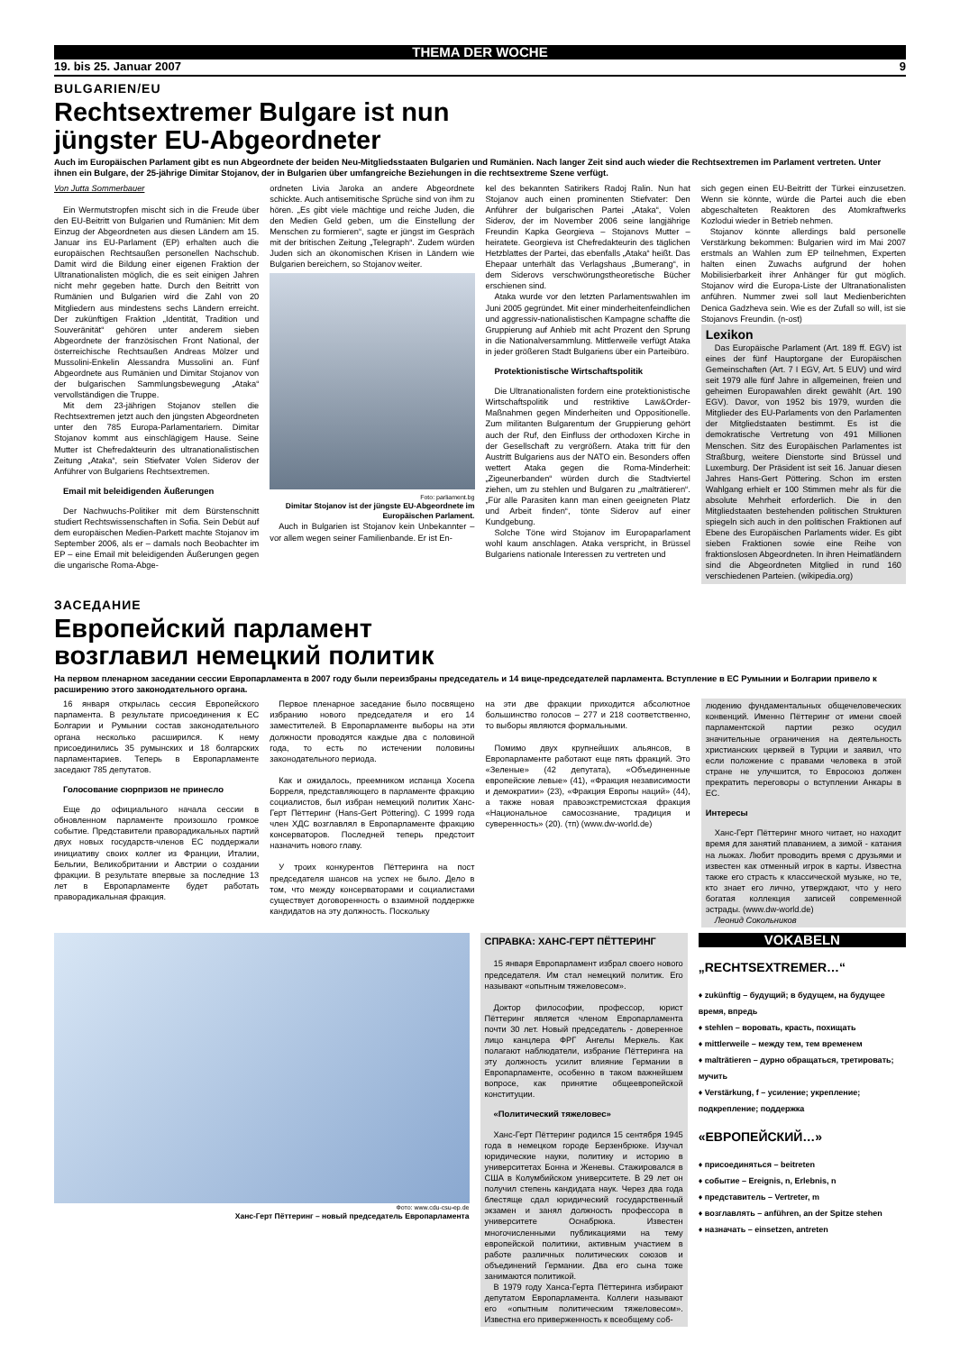THEMA DER WOCHE
19. bis 25. Januar 2007 9
BULGARIEN/EU
Rechtsextremer Bulgare ist nun
jüngster EU-Abgeordneter
Auch im Europäischen Parlament gibt es nun Abgeordnete der beiden Neu-Mitgliedsstaaten Bulgarien und Rumänien. Nach langer Zeit sind auch wieder die Rechtsextremen im Parlament vertreten. Unter ihnen ein Bulgare, der 25-jährige Dimitar Stojanov, der in Bulgarien über umfangreiche Beziehungen in die rechtsextreme Szene verfügt.
Von Jutta Sommerbauer
Ein Wermutstropfen mischt sich in die Freude über den EU-Beitritt von Bulgarien und Rumänien: Mit dem Einzug der Abgeordneten aus diesen Ländern am 15. Januar ins EU-Parlament (EP) erhalten auch die europäischen Rechtsaußen personellen Nachschub. Damit wird die Bildung einer eigenen Fraktion der Ultranationalisten möglich, die es seit einigen Jahren nicht mehr gegeben hatte. Durch den Beitritt von Rumänien und Bulgarien wird die Zahl von 20 Mitgliedern aus mindestens sechs Ländern erreicht. Der zukünftigen Fraktion „Identität, Tradition und Souveränität“ gehören unter anderem sieben Abgeordnete der französischen Front National, der österreichische Rechtsaußen Andreas Mölzer und Mussolini-Enkelin Alessandra Mussolini an. Fünf Abgeordnete aus Rumänien und Dimitar Stojanov von der bulgarischen Sammlungsbewegung „Ataka“ vervollständigen die Truppe.
Mit dem 23-jährigen Stojanov stellen die Rechtsextremen jetzt auch den jüngsten Abgeordneten unter den 785 Europa-Parlamentariern. Dimitar Stojanov kommt aus einschlägigem Hause. Seine Mutter ist Chefredakteurin des ultranationalistischen Zeitung „Ataka“, sein Stiefvater Volen Siderov der Anführer von Bulgariens Rechtsextremen.
Email mit beleidigenden Äußerungen
Der Nachwuchs-Politiker mit dem Bürstenschnitt studiert Rechtswissenschaften in Sofia. Sein Debüt auf dem europäischen Medien-Parkett machte Stojanov im September 2006, als er – damals noch Beobachter im EP – eine Email mit beleidigenden Äußerungen gegen die ungarische Roma-Abge-
ordneten Livia Jaroka an andere Abgeordnete schickte. Auch antisemitische Sprüche sind von ihm zu hören. „Es gibt viele mächtige und reiche Juden, die den Medien Geld geben, um die Einstellung der Menschen zu formieren“, sagte er jüngst im Gespräch mit der britischen Zeitung „Telegraph“. Zudem würden Juden sich an ökonomischen Krisen in Ländern wie Bulgarien bereichern, so Stojanov weiter.
Foto: parliament.bg
Dimitar Stojanov ist der jüngste EU-Abgeordnete im Europäischen Parlament.
Auch in Bulgarien ist Stojanov kein Unbekannter – vor allem wegen seiner Familienbande. Er ist En-
kel des bekannten Satirikers Radoj Ralin. Nun hat Stojanov auch einen prominenten Stiefvater: Den Anführer der bulgarischen Partei „Ataka“, Volen Siderov, der im November 2006 seine langjährige Freundin Kapka Georgieva – Stojanovs Mutter – heiratete. Georgieva ist Chefredakteurin des täglichen Hetzblattes der Partei, das ebenfalls „Ataka“ heißt. Das Ehepaar unterhält das Verlagshaus „Bumerang“, in dem Siderovs verschwörungstheoretische Bücher erschienen sind.
Ataka wurde vor den letzten Parlamentswahlen im Juni 2005 gegründet. Mit einer minderheitenfeindlichen und aggressiv-nationalistischen Kampagne schaffte die Gruppierung auf Anhieb mit acht Prozent den Sprung in die Nationalversammlung. Mittlerweile verfügt Ataka in jeder größeren Stadt Bulgariens über ein Parteibüro.
Protektionistische Wirtschaftspolitik
Die Ultranationalisten fordern eine protektionistische Wirtschaftspolitik und restriktive Law&Order-Maßnahmen gegen Minderheiten und Oppositionelle. Zum militanten Bulgarentum der Gruppierung gehört auch der Ruf, den Einfluss der orthodoxen Kirche in der Gesellschaft zu vergrößern. Ataka tritt für den Austritt Bulgariens aus der NATO ein. Besonders offen wettert Ataka gegen die Roma-Minderheit: „Zigeunerbanden“ würden durch die Stadtviertel ziehen, um zu stehlen und Bulgaren zu „malträtieren“. „Für alle Parasiten kann man einen geeigneten Platz und Arbeit finden“, tönte Siderov auf einer Kundgebung.
Solche Töne wird Stojanov im Europaparlament wohl kaum anschlagen. Ataka verspricht, in Brüssel Bulgariens nationale Interessen zu vertreten und
sich gegen einen EU-Beitritt der Türkei einzusetzen. Wenn sie könnte, würde die Partei auch die eben abgeschalteten Reaktoren des Atomkraftwerks Kozlodui wieder in Betrieb nehmen.
Stojanov könnte allerdings bald personelle Verstärkung bekommen: Bulgarien wird im Mai 2007 erstmals an Wahlen zum EP teilnehmen, Experten halten einen Zuwachs aufgrund der hohen Mobilisierbarkeit ihrer Anhänger für gut möglich. Stojanov wird die Europa-Liste der Ultranationalisten anführen. Nummer zwei soll laut Medienberichten Denica Gadzheva sein. Wie es der Zufall so will, ist sie Stojanovs Freundin. (n-ost)
Lexikon
Das Europäische Parlament (Art. 189 ff. EGV) ist eines der fünf Hauptorgane der Europäischen Gemeinschaften (Art. 7 I EGV, Art. 5 EUV) und wird seit 1979 alle fünf Jahre in allgemeinen, freien und geheimen Europawahlen direkt gewählt (Art. 190 EGV). Davor, von 1952 bis 1979, wurden die Mitglieder des EU-Parlaments von den Parlamenten der Mitgliedstaaten bestimmt. Es ist die demokratische Vertretung von 491 Millionen Menschen. Sitz des Europäischen Parlamentes ist Straßburg, weitere Dienstorte sind Brüssel und Luxemburg. Der Präsident ist seit 16. Januar diesen Jahres Hans-Gert Pöttering. Schon im ersten Wahlgang erhielt er 100 Stimmen mehr als für die absolute Mehrheit erforderlich. Die in den Mitgliedstaaten bestehenden politischen Strukturen spiegeln sich auch in den politischen Fraktionen auf Ebene des Europäischen Parlaments wider. Es gibt sieben Fraktionen sowie eine Reihe von fraktionslosen Abgeordneten. In ihren Heimatländern sind die Abgeordneten Mitglied in rund 160 verschiedenen Parteien. (wikipedia.org)
ЗАСЕДАНИЕ
Европейский парламент
возглавил немецкий политик
На первом пленарном заседании сессии Европарламента в 2007 году были переизбраны председатель и 14 вице-председателей парламента. Вступление в ЕС Румынии и Болгарии привело к расширению этого законодательного органа.
16 января открылась сессия Европейского парламента. В результате присоединения к ЕС Болгарии и Румынии состав законодательного органа несколько расширился. К нему присоединились 35 румынских и 18 болгарских парламентариев. Теперь в Европарламенте заседают 785 депутатов.
Голосование сюрпризов не принесло
Еще до официального начала сессии в обновленном парламенте произошло громкое событие. Представители праворадикальных партий двух новых государств-членов ЕС поддержали инициативу своих коллег из Франции, Италии, Бельгии, Великобритании и Австрии о создании фракции. В результате впервые за последние 13 лет в Европарламенте будет работать праворадикальная фракция.
Первое пленарное заседание было посвящено избранию нового председателя и его 14 заместителей. В Европарламенте выборы на эти должности проводятся каждые два с половиной года, то есть по истечении половины законодательного периода.
Как и ожидалось, преемником испанца Хосепа Борреля, представляющего в парламенте фракцию социалистов, был избран немецкий политик Ханс-Герт Пёттеринг (Hans-Gert Pöttering). С 1999 года член ХДС возглавлял в Европарламенте фракцию консерваторов. Последней теперь предстоит назначить нового главу.
У троих конкурентов Пёттеринга на пост председателя шансов на успех не было. Дело в том, что между консерваторами и социалистами существует договоренность о взаимной поддержке кандидатов на эту должность. Поскольку
на эти две фракции приходится абсолютное большинство голосов – 277 и 218 соответственно, то выборы являются формальными.
Помимо двух крупнейших альянсов, в Европарламенте работают еще пять фракций. Это «Зеленые» (42 депутата), «Объединенные европейские левые» (41), «Фракция независимости и демократии» (23), «Фракция Европы наций» (44), а также новая правоэкстремистская фракция «Национальное самосознание, традиция и суверенность» (20). (тп) (www.dw-world.de)
людению фундаментальных общечеловеческих конвенций. Именно Пёттеринг от имени своей парламентской партии резко осудил значительные ограничения на деятельность христианских церквей в Турции и заявил, что если положение с правами человека в этой стране не улучшится, то Евросоюз должен прекратить переговоры о вступлении Анкары в ЕС.
Интересы
Ханс-Герт Пёттеринг много читает, но находит время для занятий плаванием, а зимой - катания на лыжах. Любит проводить время с друзьями и известен как отменный игрок в карты. Известна также его страсть к классической музыке, но те, кто знает его лично, утверждают, что у него богатая коллекция записей современной эстрады. (www.dw-world.de)
Леонид Сокольников
Фото: www.cdu-csu-ep.de
Ханс-Герт Пёттеринг – новый председатель Европарламента
СПРАВКА: ХАНС-ГЕРТ ПЁТТЕРИНГ
15 января Европарламент избрал своего нового председателя. Им стал немецкий политик. Его называют «опытным тяжеловесом».
Доктор философии, профессор, юрист Пёттеринг является членом Европарламента почти 30 лет. Новый председатель - доверенное лицо канцлера ФРГ Ангелы Меркель. Как полагают наблюдатели, избрание Пёттеринга на эту должность усилит влияние Германии в Европарламенте, особенно в таком важнейшем вопросе, как принятие общеевропейской конституции.
«Политический тяжеловес»
Ханс-Герт Пёттеринг родился 15 сентября 1945 года в немецком городе Берзенбрюке. Изучал юридические науки, политику и историю в университетах Бонна и Женевы. Стажировался в США в Колумбийском университете. В 29 лет он получил степень кандидата наук. Через два года блестяще сдал юридический государственный экзамен и занял должность профессора в университете Оснабрюка. Известен многочисленными публикациями на тему европейской политики, активным участием в работе различных политических союзов и объединений Германии. Два его сына тоже занимаются политикой.
В 1979 году Ханса-Герта Пёттеринга избирают депутатом Европарламента. Коллеги называют его «опытным политическим тяжеловесом». Известна его приверженность к всеобщему соб-
VOKABELN
„RECHTSEXTREMER…“
♦ zukünftig – будущий; в будущем, на будущее время, впредь
♦ stehlen – воровать, красть, похищать
♦ mittlerweile – между тем, тем временем
♦ malträtieren – дурно обращаться, третировать; мучить
♦ Verstärkung, f – усиление; укрепление; подкрепление; поддержка
«ЕВРОПЕЙСКИЙ…»
♦ присоединяться – beitreten
♦ событие – Ereignis, n, Erlebnis, n
♦ представитель – Vertreter, m
♦ возглавлять – anführen, an der Spitze stehen
♦ назначать – einsetzen, antreten